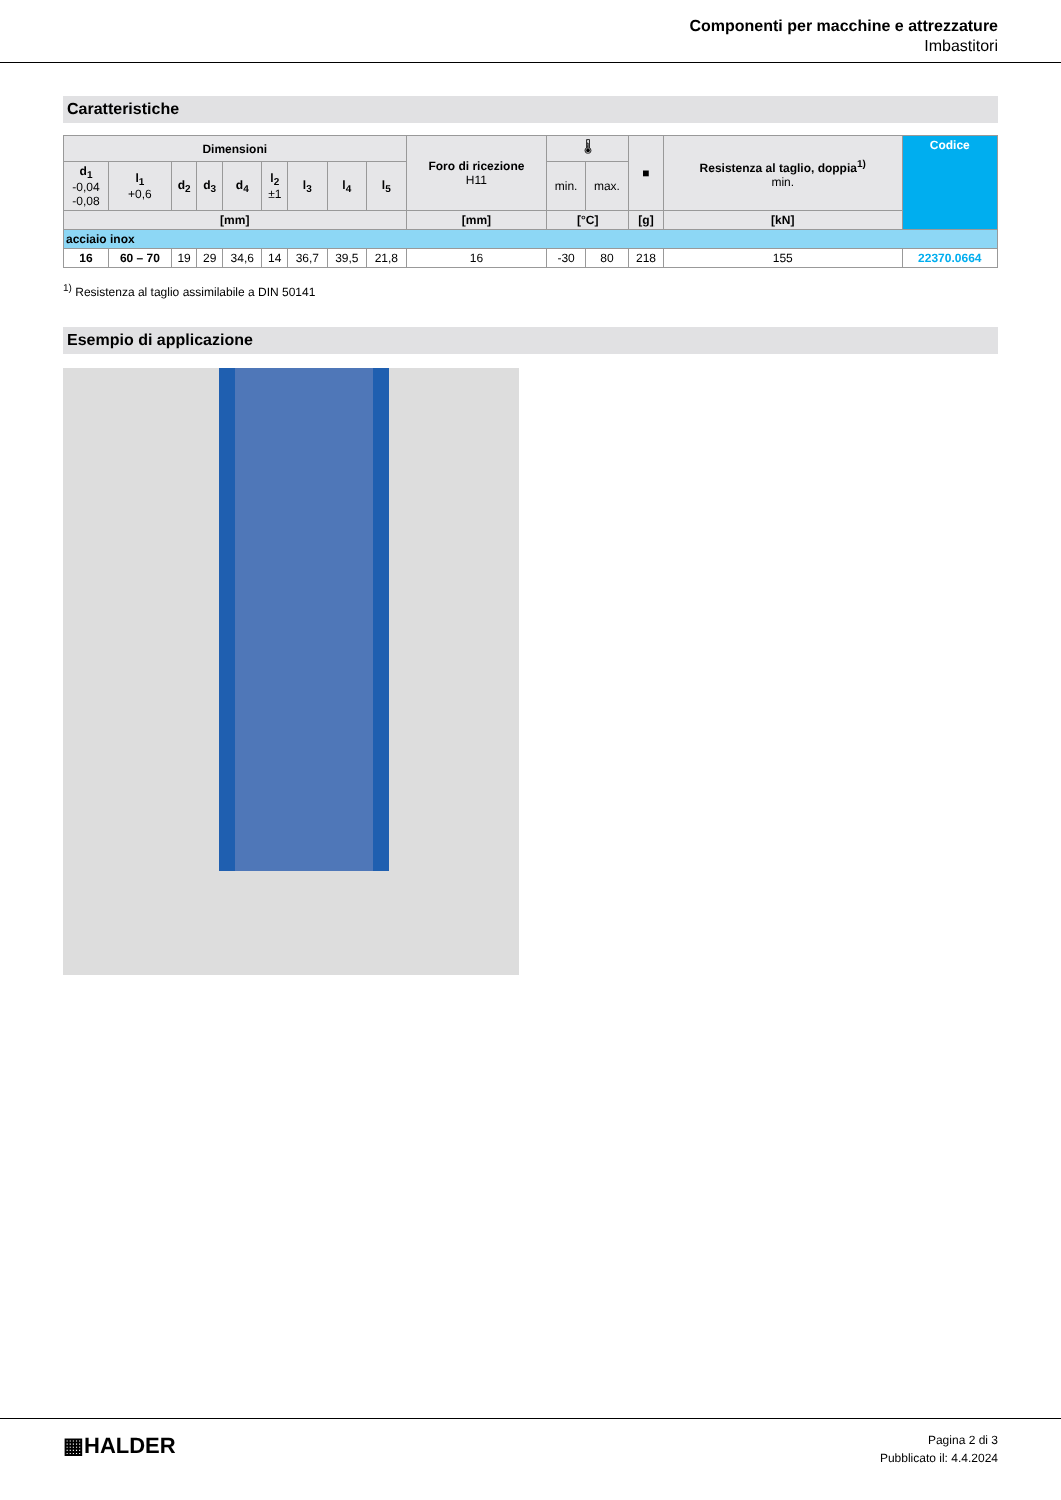Componenti per macchine e attrezzature
Imbastitori
Caratteristiche
| Dimensioni | | | | | | | | | Foro di ricezione H11 | 🌡 | | ■ | Resistenza al taglio, doppia<sup>1)</sup> min. | Codice |
| --- | --- | --- | --- | --- | --- | --- | --- | --- | --- | --- | --- | --- | --- | --- |
| d<sub>1</sub> -0,04 -0,08 | l<sub>1</sub> +0,6 | d<sub>2</sub> | d<sub>3</sub> | d<sub>4</sub> | l<sub>2</sub> ±1 | l<sub>3</sub> | l<sub>4</sub> | l<sub>5</sub> | | min. | max. | | | |
| [mm] | | | | | | | | | [mm] | [°C] | | [g] | [kN] | |
| acciaio inox | | | | | | | | | | | | | | |
| 16 | 60 – 70 | 19 | 29 | 34,6 | 14 | 36,7 | 39,5 | 21,8 | 16 | -30 | 80 | 218 | 155 | 22370.0664 |
<sup>1)</sup> Resistenza al taglio assimilabile a DIN 50141
Esempio di applicazione
▦HALDER
Pagina 2 di 3
Pubblicato il: 4.4.2024